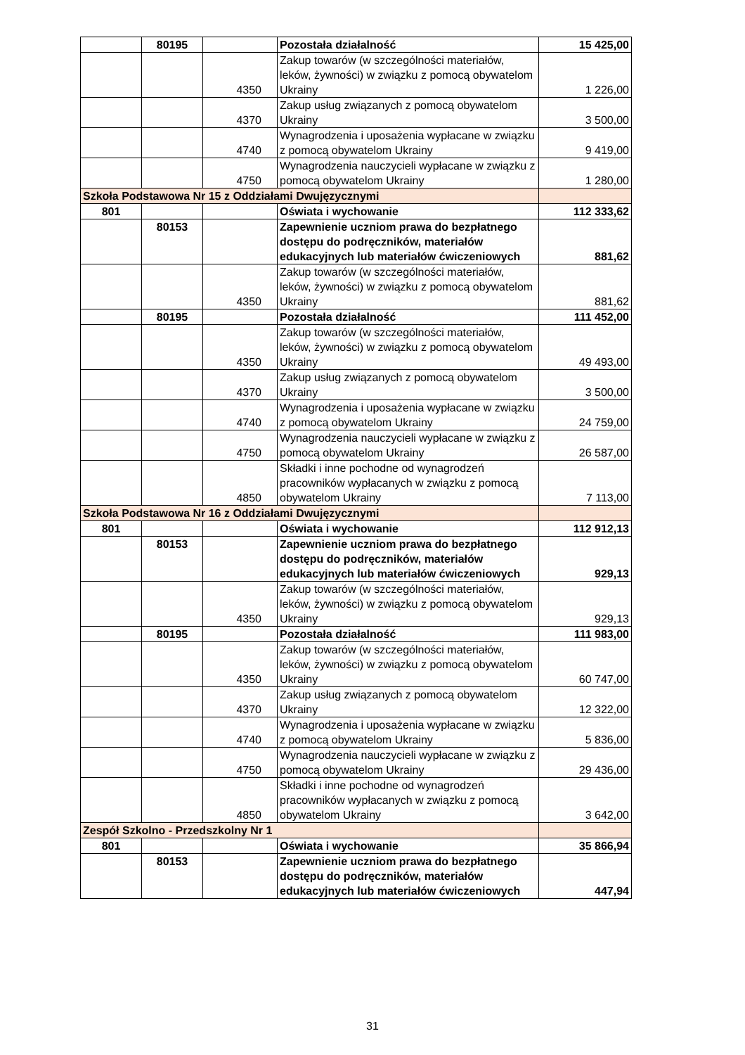| | 80195 | | Pozostała działalność | 15 425,00 |
| | | 4350 | Zakup towarów (w szczególności materiałów, leków, żywności) w związku z pomocą obywatelom Ukrainy | 1 226,00 |
| | | 4370 | Zakup usług związanych z pomocą obywatelom Ukrainy | 3 500,00 |
| | | 4740 | Wynagrodzenia i uposażenia wypłacane w związku z pomocą obywatelom Ukrainy | 9 419,00 |
| | | 4750 | Wynagrodzenia nauczycieli wypłacane w związku z pomocą obywatelom Ukrainy | 1 280,00 |
| Szkoła Podstawowa Nr 15 z Oddziałami Dwujęzycznymi | | | | |
| 801 | | | Oświata i wychowanie | 112 333,62 |
| | 80153 | | Zapewnienie uczniom prawa do bezpłatnego dostępu do podręczników, materiałów edukacyjnych lub materiałów ćwiczeniowych | 881,62 |
| | | 4350 | Zakup towarów (w szczególności materiałów, leków, żywności) w związku z pomocą obywatelom Ukrainy | 881,62 |
| | 80195 | | Pozostała działalność | 111 452,00 |
| | | 4350 | Zakup towarów (w szczególności materiałów, leków, żywności) w związku z pomocą obywatelom Ukrainy | 49 493,00 |
| | | 4370 | Zakup usług związanych z pomocą obywatelom Ukrainy | 3 500,00 |
| | | 4740 | Wynagrodzenia i uposażenia wypłacane w związku z pomocą obywatelom Ukrainy | 24 759,00 |
| | | 4750 | Wynagrodzenia nauczycieli wypłacane w związku z pomocą obywatelom Ukrainy | 26 587,00 |
| | | 4850 | Składki i inne pochodne od wynagrodzeń pracowników wypłacanych w związku z pomocą obywatelom Ukrainy | 7 113,00 |
| Szkoła Podstawowa Nr 16 z Oddziałami Dwujęzycznymi | | | | |
| 801 | | | Oświata i wychowanie | 112 912,13 |
| | 80153 | | Zapewnienie uczniom prawa do bezpłatnego dostępu do podręczników, materiałów edukacyjnych lub materiałów ćwiczeniowych | 929,13 |
| | | 4350 | Zakup towarów (w szczególności materiałów, leków, żywności) w związku z pomocą obywatelom Ukrainy | 929,13 |
| | 80195 | | Pozostała działalność | 111 983,00 |
| | | 4350 | Zakup towarów (w szczególności materiałów, leków, żywności) w związku z pomocą obywatelom Ukrainy | 60 747,00 |
| | | 4370 | Zakup usług związanych z pomocą obywatelom Ukrainy | 12 322,00 |
| | | 4740 | Wynagrodzenia i uposażenia wypłacane w związku z pomocą obywatelom Ukrainy | 5 836,00 |
| | | 4750 | Wynagrodzenia nauczycieli wypłacane w związku z pomocą obywatelom Ukrainy | 29 436,00 |
| | | 4850 | Składki i inne pochodne od wynagrodzeń pracowników wypłacanych w związku z pomocą obywatelom Ukrainy | 3 642,00 |
| Zespół Szkolno - Przedszkolny Nr 1 | | | | |
| 801 | | | Oświata i wychowanie | 35 866,94 |
| | 80153 | | Zapewnienie uczniom prawa do bezpłatnego dostępu do podręczników, materiałów edukacyjnych lub materiałów ćwiczeniowych | 447,94 |
31